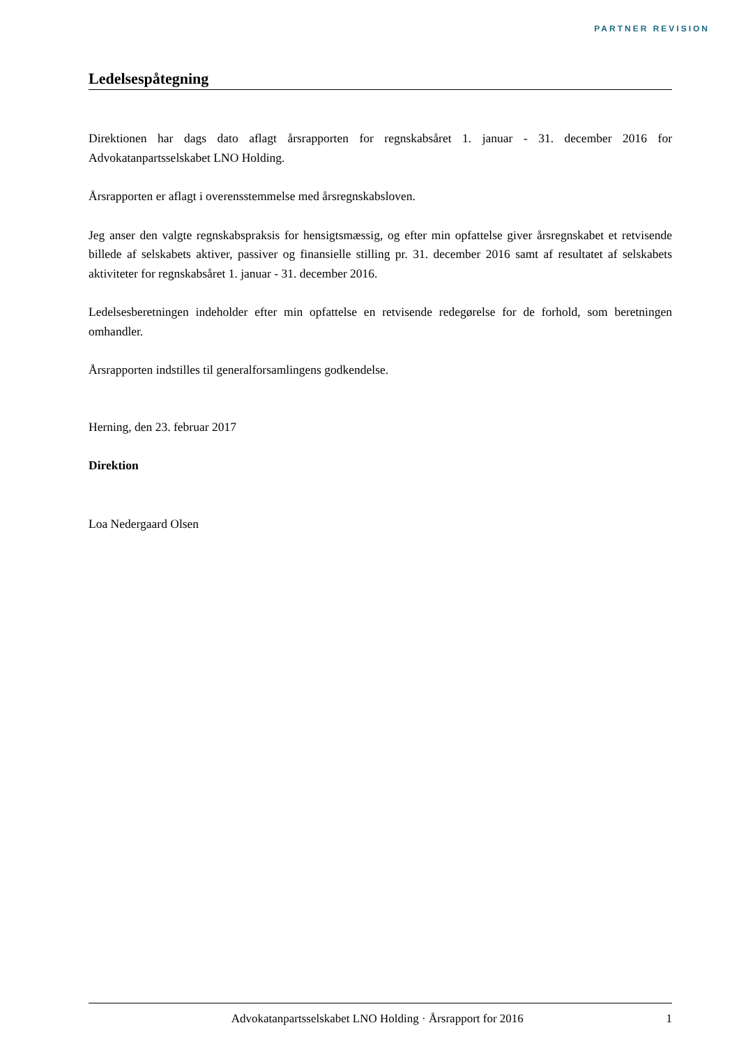PARTNER REVISION
Ledelsespåtegning
Direktionen har dags dato aflagt årsrapporten for regnskabsåret 1. januar - 31. december 2016 for Advokatanpartsselskabet LNO Holding.
Årsrapporten er aflagt i overensstemmelse med årsregnskabsloven.
Jeg anser den valgte regnskabspraksis for hensigtsmæssig, og efter min opfattelse giver årsregnskabet et retvisende billede af selskabets aktiver, passiver og finansielle stilling pr. 31. december 2016 samt af resultatet af selskabets aktiviteter for regnskabsåret 1. januar - 31. december 2016.
Ledelsesberetningen indeholder efter min opfattelse en retvisende redegørelse for de forhold, som beretningen omhandler.
Årsrapporten indstilles til generalforsamlingens godkendelse.
Herning, den 23. februar 2017
Direktion
Loa Nedergaard Olsen
Advokatanpartsselskabet LNO Holding · Årsrapport for 2016 1